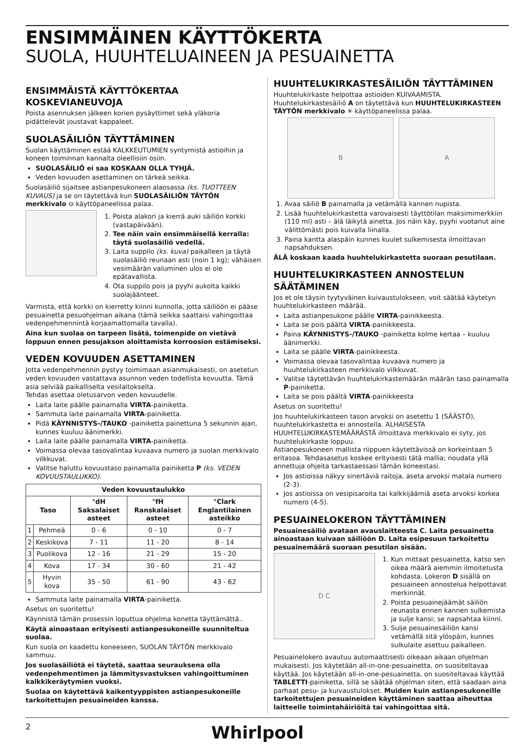ENSIMMÄINEN KÄYTTÖKERTA
SUOLA, HUUHTELUAINEEN JA PESUAINETTA
ENSIMMÄISTÄ KÄYTTÖKERTAA KOSKEVIANEUVOJA
Poista asennuksen jälkeen korien pysäyttimet sekä yläkoria pidättelevät joustavat kappaleet.
SUOLASÄILIÖN TÄYTTÄMINEN
Suolan käyttäminen estää KALKKEUTUMIEN syntymistä astioihin ja koneen toiminnan kannalta oleellisiin osiin.
SUOLASÄILIÖ ei saa KOSKAAN OLLA TYHJÄ.
Veden kovuuden asettaminen on tärkeä seikka.
Suolasäiliö sijaitsee astianpesukoneen alaosassa (ks. TUOTTEEN KUVAUS) ja se on täytettävä kun SUOLASÄILIÖN TÄYTÖN merkkivalo ⊖ käyttöpaneelissa palaa.
1. Poista alakori ja kierrä auki säiliön korkki (vastapäivään).
2. Tee näin vain ensimmäisellä kerralla: täytä suolasäiliö vedellä.
3. Laita suppilo (ks. kuva) paikalleen ja täytä suolasäiliö reunaan asti (noin 1 kg); vähäisen vesimäärän valuminen ulos ei ole epätavallista.
4. Ota suppilo pois ja pyyhi aukolta kaikki suolajäänteet.
Varmista, että korkki on kierretty kiinni kunnolla, jotta säiliöön ei pääse pesuainetta pesuohjelman aikana (tämä seikka saattaisi vahingoittaa vedenpehmennintä korjaamattomalla tavalla).
Aina kun suolaa on tarpeen lisätä, toimenpide on vietävä loppuun ennen pesujakson aloittamista korroosion estämiseksi.
VEDEN KOVUUDEN ASETTAMINEN
Jotta vedenpehmennin pystyy toimimaan asianmukaisesti, on asetetun veden kovuuden vastattava asunnon veden todellista kovuutta. Tämä asia selviää paikalliselta vesilaitokselta.
Tehdas asettaa oletusarvon veden kovuudelle.
Laita laite päälle painamalla VIRTA-painiketta.
Sammuta laite painamalla VIRTA-painiketta.
Pidä KÄYNNISTYS-/TAUKO -painiketta painettuna 5 sekunnin ajan, kunnes kuuluu äänimerkki.
Laita laite päälle painamalla VIRTA-painiketta.
Voimassa olevaa tasovalintaa kuvaava numero ja suolan merkkivalo vilkkuvat.
Valitse haluttu kovuustaso painamalla painiketta P (ks. VEDEN KOVUUSTAULUKKO).
| Veden kovuustaulukko | | | | |
| --- | --- | --- | --- | --- |
| Taso | | °dH Saksalaiset asteet | °fH Ranskalaiset asteet | °Clark Englantilainen asteikko |
| 1 | Pehmeä | 0 - 6 | 0 - 10 | 0 - 7 |
| 2 | Keskikova | 7 - 11 | 11 - 20 | 8 - 14 |
| 3 | Puolikova | 12 - 16 | 21 - 29 | 15 - 20 |
| 4 | Kova | 17 - 34 | 30 - 60 | 21 - 42 |
| 5 | Hyvin kova | 35 - 50 | 61 - 90 | 43 - 62 |
Sammuta laite painamalla VIRTA-painiketta.
Asetus on suoritettu!
Käynnistä tämän prosessin loputtua ohjelma konetta täyttämättä..
Käytä ainoastaan erityisesti astianpesukoneille suunniteltua suolaa.
Kun suola on kaadettu koneeseen, SUOLAN TÄYTÖN merkkivalo sammuu.
Jos suolasäiliötä ei täytetä, saattaa seurauksena olla vedenpehmentimen ja lämmitysvastuksen vahingoittuminen kalkkikeräytymien vuoksi.
Suolaa on käytettävä kaikentyyppisten astianpesukoneille tarkoitettujen pesuaineiden kanssa.
HUUHTELUKIRKASTESÄILIÖN TÄYTTÄMINEN
Huuhtelukirkaste helpottaa astioiden KUIVAAMISTA.
Huuhtelukirkastesäiliö A on täytettävä kun HUUHTELUKIRKASTEEN TÄYTÖN merkkivalo ✳ käyttöpaneelissa palaa.
B A
1. Avaa säiliö B painamalla ja vetämällä kannen nupista.
2. Lisää huuhtelukirkastetta varovaisesti täyttötilan maksimimerkkiin (110 ml) asti – älä läikytä ainetta. Jos näin käy, pyyhi vuotanut aine välittömästi pois kuivalla liinalla.
3. Paina kantta alaspäin kunnes kuulet sulkemisesta ilmoittavan napsahduksen.
ÄLÄ koskaan kaada huuhtelukirkastetta suoraan pesutilaan.
HUUHTELUKIRKASTEEN ANNOSTELUN SÄÄTÄMINEN
Jos et ole täysin tyytyväinen kuivaustulokseen, voit säätää käytetyn huuhtelukirkasteen määrää.
Laita astianpesukone päälle VIRTA-painikkeesta.
Laita se pois päältä VIRTA-painikkeesta.
Paina KÄYNNISTYS-/TAUKO -painiketta kolme kertaa – kuuluu äänimerkki.
Laita se päälle VIRTA-painikkeesta.
Voimassa olevaa tasovalintaa kuvaava numero ja huuhtelukirkasteen merkkivalo vilkkuvat.
Valitse täytettävän huuhtelukirkastemäärän määrän taso painamalla P-painiketta.
Laita se pois päältä VIRTA-painikkeesta
Asetus on suoritettu!
Jos huuhtelukirkasteen tason arvoksi on asetettu 1 (SÄÄSTÖ), huuhtelukirkastetta ei annostella. ALHAISESTA HUUHTELUKIRKASTEMÄÄRÄSTÄ ilmoittava merkkivalo ei syty, jos huuhtelukirkaste loppuu.
Astianpesukoneen mallista riippuen käytettävissä on korkeintaan 5 eritasoa. Tehdasasetus koskee erityisesti tätä mallia; noudata yllä annettuja ohjeita tarkastaessasi tämän koneestasi.
Jos astioissa näkyy sinertäviä raitoja, aseta arvoksi matala numero (2-3).
Jos astioissa on vesipisaroita tai kalkkijäämiä aseta arvoksi korkea numero (4-5).
PESUAINELOKERON TÄYTTÄMINEN
Pesuainesäiliö avataan avauslaitteesta C. Laita pesuainetta ainoastaan kuivaan säiliöön D. Laita esipesuun tarkoitettu pesuainemäärä suoraan pesutilan sisään.
D C
1. Kun mittaat pesuainetta, katso sen oikea määrä aiemmin ilmoitetusta kohdasta. Lokeron D sisällä on pesuaineen annostelua helpottavat merkinnät.
2. Poista pesuainejäämät säiliön reunasta ennen kannen sulkemista ja sulje kansi; se napsahtaa kiinni.
3. Sulje pesuainesäiliön kansi vetämällä sitä ylöspäin, kunnes sulkulaite asettuu paikalleen.
Pesuainelokero avautuu automaattisesti oikeaan aikaan ohjelman mukaisesti. Jos käytetään all-in-one-pesuainetta, on suositeltavaa käyttää. Jos käytetään all-in-one-pesuainetta, on suositeltavaa käyttää TABLETTI-painiketta, sillä se säätää ohjelman siten, että saadaan aina parhaat pesu- ja kuivaustulokset. Muiden kuin astianpesukoneille tarkoitettujen pesuaineiden käyttäminen saattaa aiheuttaa laitteelle toimintahäiriöitä tai vahingoittaa sitä.
2 Whirlpool